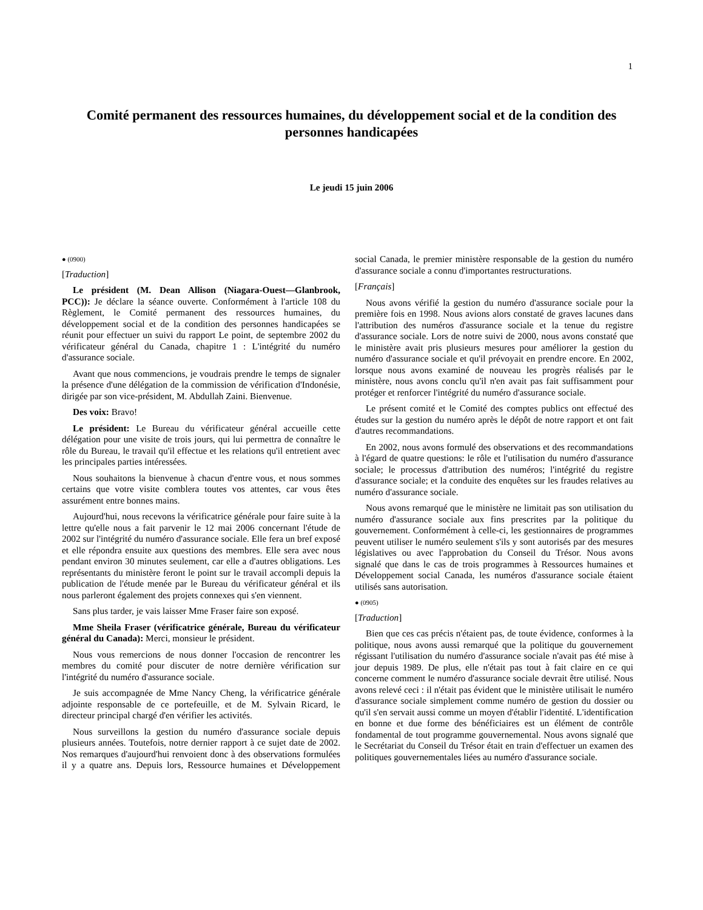1
Comité permanent des ressources humaines, du développement social et de la condition des personnes handicapées
Le jeudi 15 juin 2006
● (0900)
[Traduction]
Le président (M. Dean Allison (Niagara-Ouest—Glanbrook, PCC)): Je déclare la séance ouverte. Conformément à l'article 108 du Règlement, le Comité permanent des ressources humaines, du développement social et de la condition des personnes handicapées se réunit pour effectuer un suivi du rapport Le point, de septembre 2002 du vérificateur général du Canada, chapitre 1 : L'intégrité du numéro d'assurance sociale.
Avant que nous commencions, je voudrais prendre le temps de signaler la présence d'une délégation de la commission de vérification d'Indonésie, dirigée par son vice-président, M. Abdullah Zaini. Bienvenue.
Des voix: Bravo!
Le président: Le Bureau du vérificateur général accueille cette délégation pour une visite de trois jours, qui lui permettra de connaître le rôle du Bureau, le travail qu'il effectue et les relations qu'il entretient avec les principales parties intéressées.
Nous souhaitons la bienvenue à chacun d'entre vous, et nous sommes certains que votre visite comblera toutes vos attentes, car vous êtes assurément entre bonnes mains.
Aujourd'hui, nous recevons la vérificatrice générale pour faire suite à la lettre qu'elle nous a fait parvenir le 12 mai 2006 concernant l'étude de 2002 sur l'intégrité du numéro d'assurance sociale. Elle fera un bref exposé et elle répondra ensuite aux questions des membres. Elle sera avec nous pendant environ 30 minutes seulement, car elle a d'autres obligations. Les représentants du ministère feront le point sur le travail accompli depuis la publication de l'étude menée par le Bureau du vérificateur général et ils nous parleront également des projets connexes qui s'en viennent.
Sans plus tarder, je vais laisser Mme Fraser faire son exposé.
Mme Sheila Fraser (vérificatrice générale, Bureau du vérificateur général du Canada): Merci, monsieur le président.
Nous vous remercions de nous donner l'occasion de rencontrer les membres du comité pour discuter de notre dernière vérification sur l'intégrité du numéro d'assurance sociale.
Je suis accompagnée de Mme Nancy Cheng, la vérificatrice générale adjointe responsable de ce portefeuille, et de M. Sylvain Ricard, le directeur principal chargé d'en vérifier les activités.
Nous surveillons la gestion du numéro d'assurance sociale depuis plusieurs années. Toutefois, notre dernier rapport à ce sujet date de 2002. Nos remarques d'aujourd'hui renvoient donc à des observations formulées il y a quatre ans. Depuis lors, Ressource humaines et Développement social Canada, le premier ministère responsable de la gestion du numéro d'assurance sociale a connu d'importantes restructurations.
[Français]
Nous avons vérifié la gestion du numéro d'assurance sociale pour la première fois en 1998. Nous avions alors constaté de graves lacunes dans l'attribution des numéros d'assurance sociale et la tenue du registre d'assurance sociale. Lors de notre suivi de 2000, nous avons constaté que le ministère avait pris plusieurs mesures pour améliorer la gestion du numéro d'assurance sociale et qu'il prévoyait en prendre encore. En 2002, lorsque nous avons examiné de nouveau les progrès réalisés par le ministère, nous avons conclu qu'il n'en avait pas fait suffisamment pour protéger et renforcer l'intégrité du numéro d'assurance sociale.
Le présent comité et le Comité des comptes publics ont effectué des études sur la gestion du numéro après le dépôt de notre rapport et ont fait d'autres recommandations.
En 2002, nous avons formulé des observations et des recommandations à l'égard de quatre questions: le rôle et l'utilisation du numéro d'assurance sociale; le processus d'attribution des numéros; l'intégrité du registre d'assurance sociale; et la conduite des enquêtes sur les fraudes relatives au numéro d'assurance sociale.
Nous avons remarqué que le ministère ne limitait pas son utilisation du numéro d'assurance sociale aux fins prescrites par la politique du gouvernement. Conformément à celle-ci, les gestionnaires de programmes peuvent utiliser le numéro seulement s'ils y sont autorisés par des mesures législatives ou avec l'approbation du Conseil du Trésor. Nous avons signalé que dans le cas de trois programmes à Ressources humaines et Développement social Canada, les numéros d'assurance sociale étaient utilisés sans autorisation.
● (0905)
[Traduction]
Bien que ces cas précis n'étaient pas, de toute évidence, conformes à la politique, nous avons aussi remarqué que la politique du gouvernement régissant l'utilisation du numéro d'assurance sociale n'avait pas été mise à jour depuis 1989. De plus, elle n'était pas tout à fait claire en ce qui concerne comment le numéro d'assurance sociale devrait être utilisé. Nous avons relevé ceci : il n'était pas évident que le ministère utilisait le numéro d'assurance sociale simplement comme numéro de gestion du dossier ou qu'il s'en servait aussi comme un moyen d'établir l'identité. L'identification en bonne et due forme des bénéficiaires est un élément de contrôle fondamental de tout programme gouvernemental. Nous avons signalé que le Secrétariat du Conseil du Trésor était en train d'effectuer un examen des politiques gouvernementales liées au numéro d'assurance sociale.